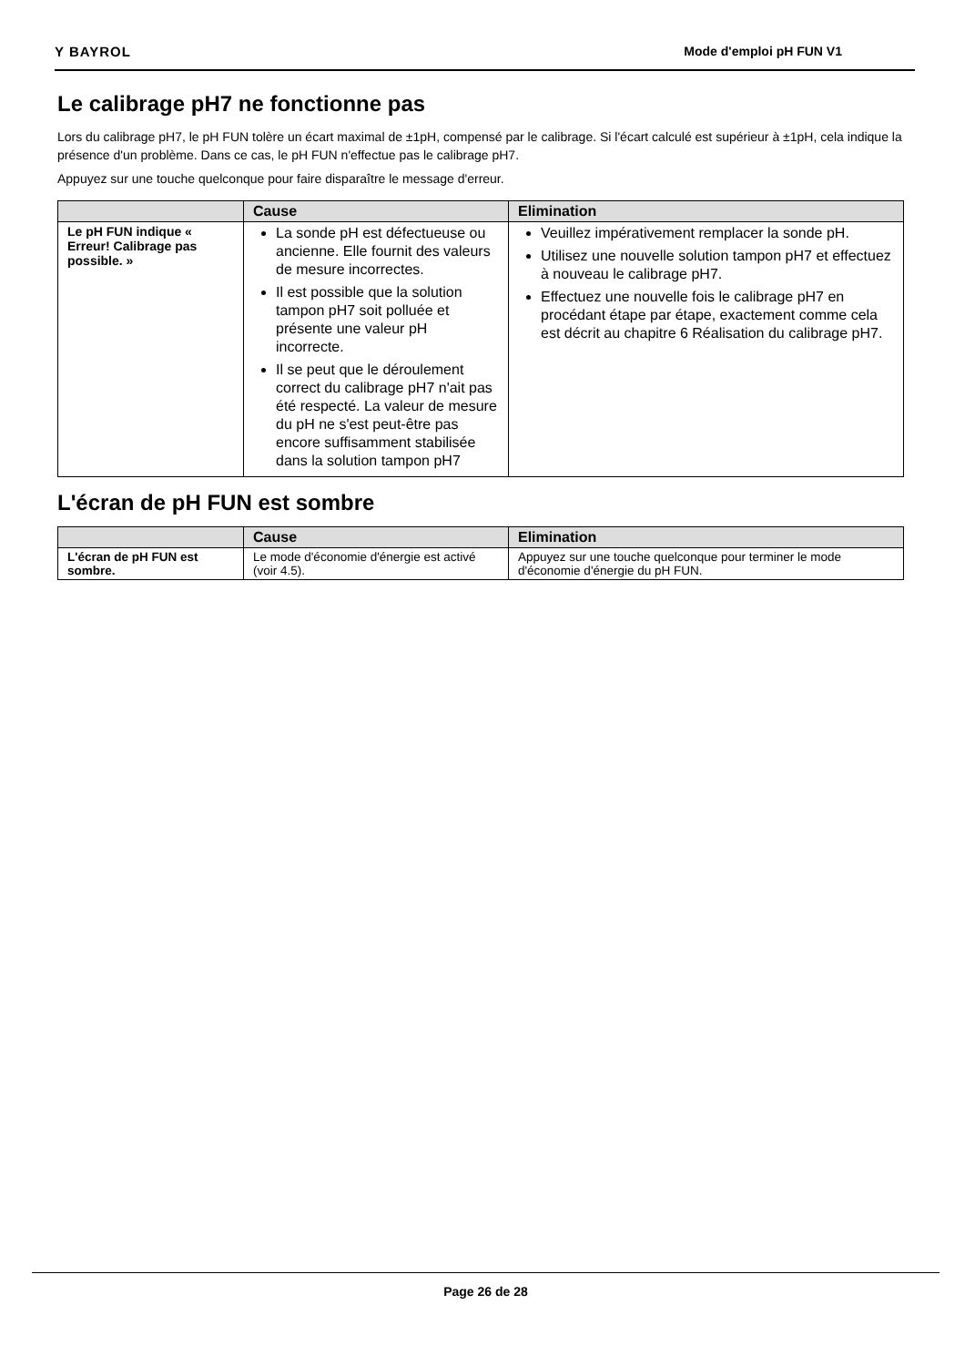Y BAYROL Mode d'emploi pH FUN V1
Le calibrage pH7 ne fonctionne pas
Lors du calibrage pH7, le pH FUN tolère un écart maximal de ±1pH, compensé par le calibrage. Si l'écart calculé est supérieur à ±1pH, cela indique la présence d'un problème. Dans ce cas, le pH FUN n'effectue pas le calibrage pH7.
Appuyez sur une touche quelconque pour faire disparaître le message d'erreur.
| | Cause | Elimination |
| --- | --- | --- |
| Le pH FUN indique « Erreur! Calibrage pas possible. » | La sonde pH est défectueuse ou ancienne. Elle fournit des valeurs de mesure incorrectes. Il est possible que la solution tampon pH7 soit polluée et présente une valeur pH incorrecte. Il se peut que le déroulement correct du calibrage pH7 n'ait pas été respecté. La valeur de mesure du pH ne s'est peut-être pas encore suffisamment stabilisée dans la solution tampon pH7 | Veuillez impérativement remplacer la sonde pH. Utilisez une nouvelle solution tampon pH7 et effectuez à nouveau le calibrage pH7. Effectuez une nouvelle fois le calibrage pH7 en procédant étape par étape, exactement comme cela est décrit au chapitre 6 Réalisation du calibrage pH7. |
L'écran de pH FUN est sombre
| | Cause | Elimination |
| --- | --- | --- |
| L'écran de pH FUN est sombre. | Le mode d'économie d'énergie est activé (voir 4.5). | Appuyez sur une touche quelconque pour terminer le mode d'économie d'énergie du pH FUN. |
Page 26 de 28